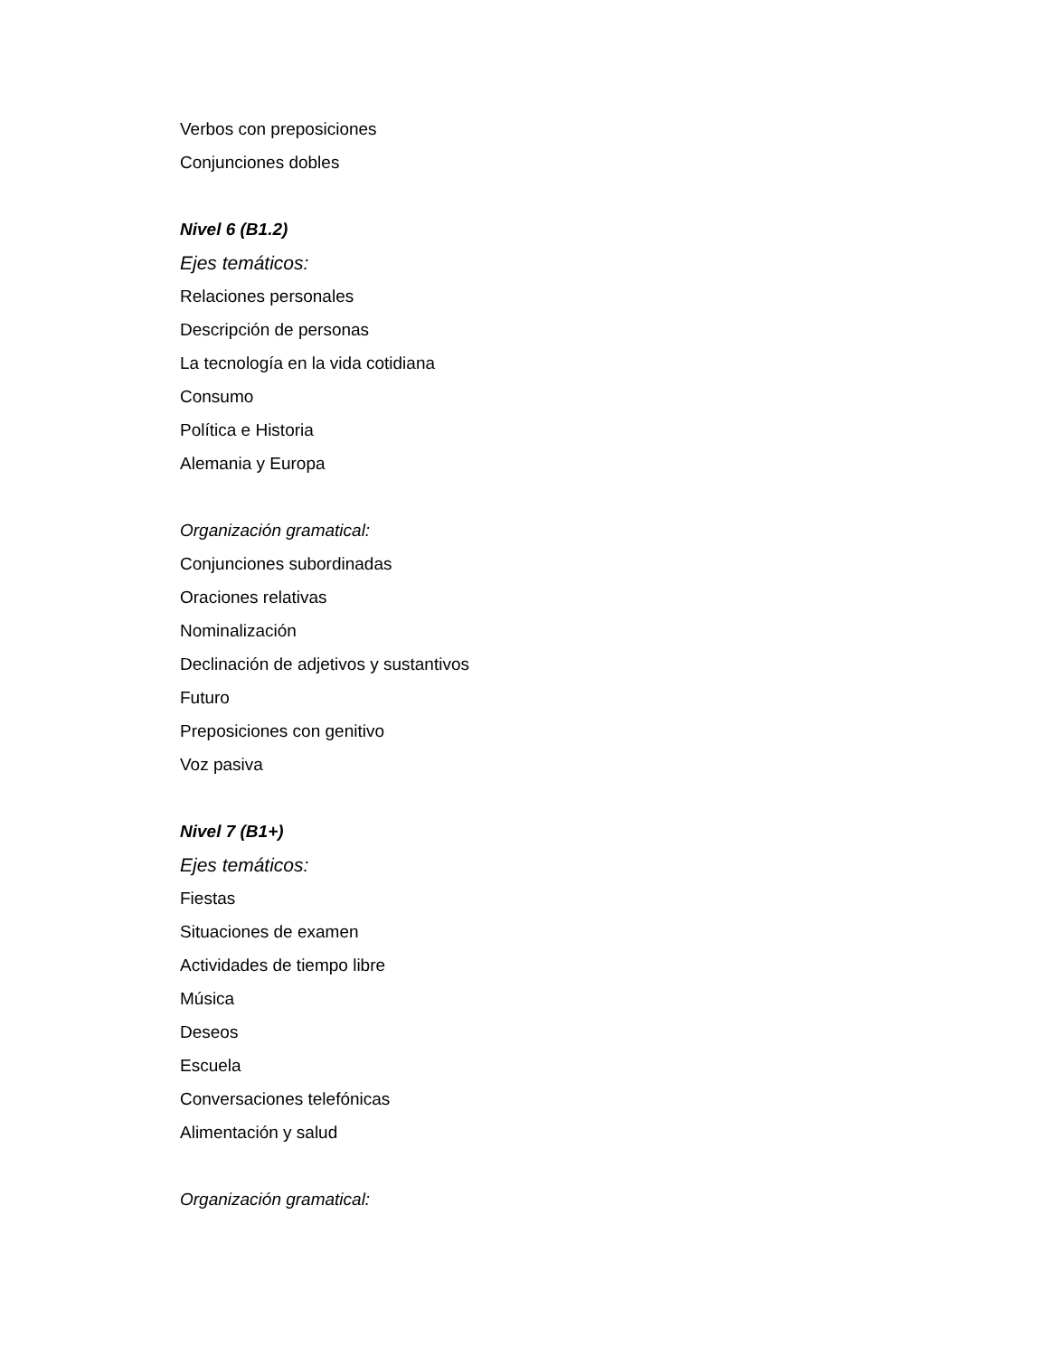Verbos con preposiciones
Conjunciones dobles
Nivel 6 (B1.2)
Ejes temáticos:
Relaciones personales
Descripción de personas
La tecnología en la vida cotidiana
Consumo
Política e Historia
Alemania y Europa
Organización gramatical:
Conjunciones subordinadas
Oraciones relativas
Nominalización
Declinación de adjetivos y sustantivos
Futuro
Preposiciones con genitivo
Voz pasiva
Nivel 7 (B1+)
Ejes temáticos:
Fiestas
Situaciones de examen
Actividades de tiempo libre
Música
Deseos
Escuela
Conversaciones telefónicas
Alimentación y salud
Organización gramatical: